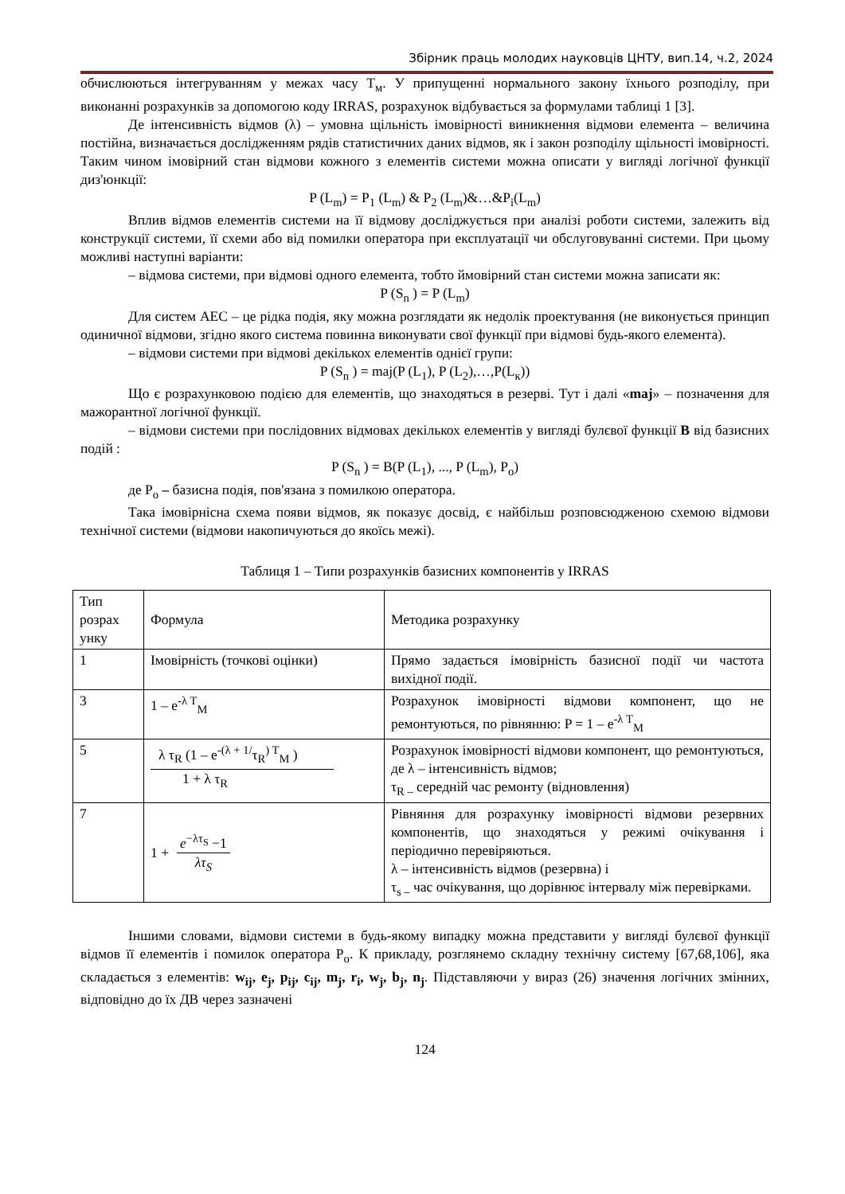Збірник праць молодих науковців ЦНТУ, вип.14, ч.2, 2024
обчислюються інтегруванням у межах часу T<sub>м</sub>. У припущенні нормального закону їхнього розподілу, при виконанні розрахунків за допомогою коду IRRAS, розрахунок відбувається за формулами таблиці 1 [3].
Де інтенсивність відмов (λ) – умовна щільність імовірності виникнення відмови елемента – величина постійна, визначається дослідженням рядів статистичних даних відмов, як і закон розподілу щільності імовірності. Таким чином імовірний стан відмови кожного з елементів системи можна описати у вигляді логічної функції диз'юнкції:
P (L<sub>m</sub>) = P<sub>1</sub> (L<sub>m</sub>) & P<sub>2</sub> (L<sub>m</sub>)&…&P<sub>i</sub>(L<sub>m</sub>)
Вплив відмов елементів системи на її відмову досліджується при аналізі роботи системи, залежить від конструкції системи, її схеми або від помилки оператора при експлуатації чи обслуговуванні системи. При цьому можливі наступні варіанти:
– відмова системи, при відмові одного елемента, тобто ймовірний стан системи можна записати як:
P (S<sub>n</sub> ) = P (L<sub>m</sub>)
Для систем АЕС – це рідка подія, яку можна розглядати як недолік проектування (не виконується принцип одиничної відмови, згідно якого система повинна виконувати свої функції при відмові будь-якого елемента).
– відмови системи при відмові декількох елементів однієї групи:
P (S<sub>n</sub> ) = maj(P (L<sub>1</sub>), P (L<sub>2</sub>),…,P(L<sub>к</sub>))
Що є розрахунковою подією для елементів, що знаходяться в резерві. Тут і далі «maj» – позначення для мажорантної логічної функції.
– відмови системи при послідовних відмовах декількох елементів у вигляді булєвої функції B від базисних подій :
P (S<sub>n</sub> ) = B(P (L<sub>1</sub>), ..., P (L<sub>m</sub>), P<sub>o</sub>)
де P<sub>o</sub> – базисна подія, пов'язана з помилкою оператора.
Така імовірнісна схема появи відмов, як показує досвід, є найбільш розповсюдженою схемою відмови технічної системи (відмови накопичуються до якоїсь межі).
Таблиця 1 – Типи розрахунків базисних компонентів у IRRAS
| Тип розрах унку | Формула | Методика розрахунку |
| 1 | Імовірність (точкові оцінки) | Прямо задається імовірність базисної події чи частота вихідної події. |
| 3 | 1 – e<sup>-λ T</sup><sub>M</sub> | Розрахунок імовірності відмови компонент, що не ремонтуються, по рівнянню: P = 1 – e<sup>-λ T</sup><sub>M</sub> |
| 5 | λ τ<sub>R</sub> (1 – e<sup>-(λ + 1/</sup>τ<sub>R</sub><sup>) T</sup><sub>M</sub> ) 1 + λ τ<sub>R</sub> | Розрахунок імовірності відмови компонент, що ремонтуються, де λ – інтенсивність відмов; τ<sub>R –</sub> середній час ремонту (відновлення) |
| 7 | 1 + e<sup>−λτ<sub>S</sub></sup> −1 λτ<sub>S</sub> | Рівняння для розрахунку імовірності відмови резервних компонентів, що знаходяться у режимі очікування і періодично перевіряються. λ – інтенсивність відмов (резервна) і τ<sub>s –</sub> час очікування, що дорівнює інтервалу між перевірками. |
Іншими словами, відмови системи в будь-якому випадку можна представити у вигляді булєвої функції відмов її елементів і помилок оператора P<sub>o</sub>. К прикладу, розглянемо складну технічну систему [67,68,106], яка складається з елементів: w<sub>ij</sub>, e<sub>j</sub>, p<sub>ij</sub>, c<sub>ij</sub>, m<sub>j</sub>, r<sub>i</sub>, w<sub>j</sub>, b<sub>j</sub>, n<sub>j</sub>. Підставляючи у вираз (26) значення логічних змінних, відповідно до їх ДВ через зазначені
124